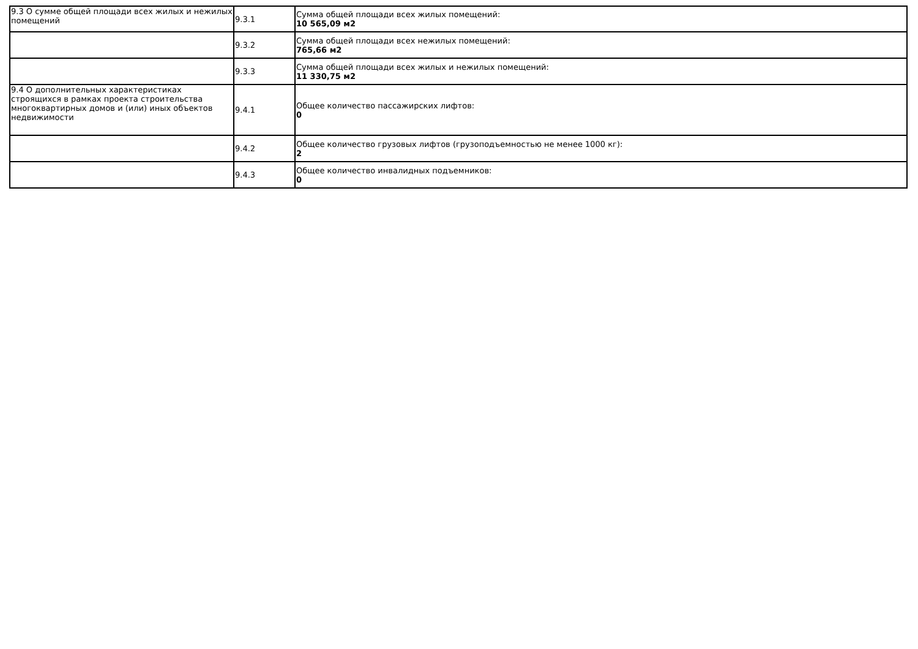| 9.3 О сумме общей площади всех жилых и нежилых помещений | 9.3.1 | Сумма общей площади всех жилых помещений: 10 565,09 м2 |
| | 9.3.2 | Сумма общей площади всех нежилых помещений: 765,66 м2 |
| | 9.3.3 | Сумма общей площади всех жилых и нежилых помещений: 11 330,75 м2 |
| 9.4 О дополнительных характеристиках строящихся в рамках проекта строительства многоквартирных домов и (или) иных объектов недвижимости | 9.4.1 | Общее количество пассажирских лифтов: 0 |
| | 9.4.2 | Общее количество грузовых лифтов (грузоподъемностью не менее 1000 кг): 2 |
| | 9.4.3 | Общее количество инвалидных подъемников: 0 |